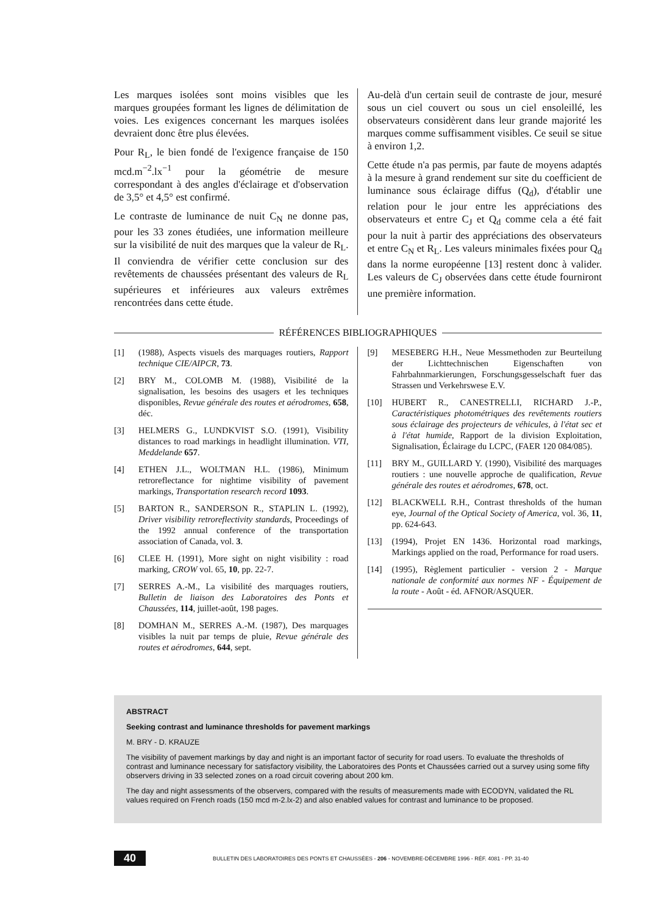Les marques isolées sont moins visibles que les marques groupées formant les lignes de délimitation de voies. Les exigences concernant les marques isolées devraient donc être plus élevées.
Pour R<sub>L</sub>, le bien fondé de l'exigence française de 150 mcd.m<sup>−2</sup>.lx<sup>−1</sup> pour la géométrie de mesure correspondant à des angles d'éclairage et d'observation de 3,5° et 4,5° est confirmé.
Le contraste de luminance de nuit C<sub>N</sub> ne donne pas, pour les 33 zones étudiées, une information meilleure sur la visibilité de nuit des marques que la valeur de R<sub>L</sub>. Il conviendra de vérifier cette conclusion sur des revêtements de chaussées présentant des valeurs de R<sub>L</sub> supérieures et inférieures aux valeurs extrêmes rencontrées dans cette étude.
Au-delà d'un certain seuil de contraste de jour, mesuré sous un ciel couvert ou sous un ciel ensoleillé, les observateurs considèrent dans leur grande majorité les marques comme suffisamment visibles. Ce seuil se situe à environ 1,2.
Cette étude n'a pas permis, par faute de moyens adaptés à la mesure à grand rendement sur site du coefficient de luminance sous éclairage diffus (Q<sub>d</sub>), d'établir une relation pour le jour entre les appréciations des observateurs et entre C<sub>J</sub> et Q<sub>d</sub> comme cela a été fait pour la nuit à partir des appréciations des observateurs et entre C<sub>N</sub> et R<sub>L</sub>. Les valeurs minimales fixées pour Q<sub>d</sub> dans la norme européenne [13] restent donc à valider. Les valeurs de C<sub>J</sub> observées dans cette étude fourniront une première information.
RÉFÉRENCES BIBLIOGRAPHIQUES
[1] (1988), Aspects visuels des marquages routiers, Rapport technique CIE/AIPCR, 73.
[2] BRY M., COLOMB M. (1988), Visibilité de la signalisation, les besoins des usagers et les techniques disponibles, Revue générale des routes et aérodromes, 658, déc.
[3] HELMERS G., LUNDKVIST S.O. (1991), Visibility distances to road markings in headlight illumination. VTI, Meddelande 657.
[4] ETHEN J.L., WOLTMAN H.L. (1986), Minimum retroreflectance for nightime visibility of pavement markings, Transportation research record 1093.
[5] BARTON R., SANDERSON R., STAPLIN L. (1992), Driver visibility retroreflectivity standards, Proceedings of the 1992 annual conference of the transportation association of Canada, vol. 3.
[6] CLEE H. (1991), More sight on night visibility : road marking, CROW vol. 65, 10, pp. 22-7.
[7] SERRES A.-M., La visibilité des marquages routiers, Bulletin de liaison des Laboratoires des Ponts et Chaussées, 114, juillet-août, 198 pages.
[8] DOMHAN M., SERRES A.-M. (1987), Des marquages visibles la nuit par temps de pluie, Revue générale des routes et aérodromes, 644, sept.
[9] MESEBERG H.H., Neue Messmethoden zur Beurteilung der Lichttechnischen Eigenschaften von Fahrbahnmarkierungen, Forschungsgesselschaft fuer das Strassen und Verkehrswese E.V.
[10] HUBERT R., CANESTRELLI, RICHARD J.-P., Caractéristiques photométriques des revêtements routiers sous éclairage des projecteurs de véhicules, à l'état sec et à l'état humide, Rapport de la division Exploitation, Signalisation, Éclairage du LCPC, (FAER 120 084/085).
[11] BRY M., GUILLARD Y. (1990), Visibilité des marquages routiers : une nouvelle approche de qualification, Revue générale des routes et aérodromes, 678, oct.
[12] BLACKWELL R.H., Contrast thresholds of the human eye, Journal of the Optical Society of America, vol. 36, 11, pp. 624-643.
[13] (1994), Projet EN 1436. Horizontal road markings, Markings applied on the road, Performance for road users.
[14] (1995), Règlement particulier - version 2 - Marque nationale de conformité aux normes NF - Équipement de la route - Août - éd. AFNOR/ASQUER.
ABSTRACT
Seeking contrast and luminance thresholds for pavement markings
M. BRY - D. KRAUZE
The visibility of pavement markings by day and night is an important factor of security for road users. To evaluate the thresholds of contrast and luminance necessary for satisfactory visibility, the Laboratoires des Ponts et Chaussées carried out a survey using some fifty observers driving in 33 selected zones on a road circuit covering about 200 km.
The day and night assessments of the observers, compared with the results of measurements made with ECODYN, validated the RL values required on French roads (150 mcd m-2.lx-2) and also enabled values for contrast and luminance to be proposed.
40 BULLETIN DES LABORATOIRES DES PONTS ET CHAUSSÉES - 206 - NOVEMBRE-DÉCEMBRE 1996 - RÉF. 4081 - PP. 31-40